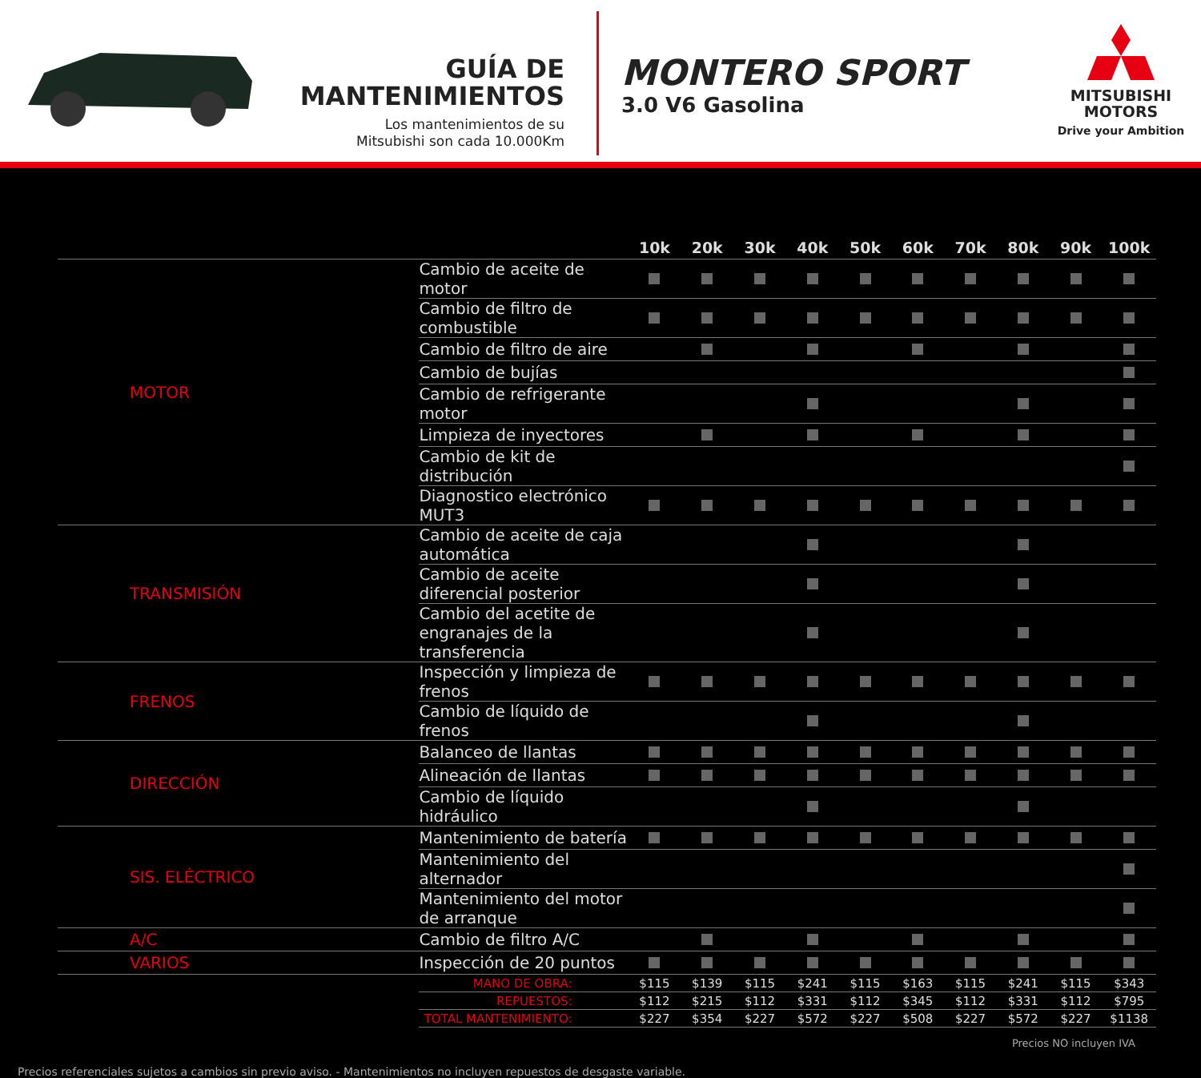GUÍA DE
MANTENIMIENTOS
Los mantenimientos de su
Mitsubishi son cada 10.000Km
MONTERO SPORT
3.0 V6 Gasolina
MITSUBISHI
MOTORS
Drive your Ambition
| | | 10k | 20k | 30k | 40k | 50k | 60k | 70k | 80k | 90k | 100k |
| --- | --- | --- | --- | --- | --- | --- | --- | --- | --- | --- | --- |
| MOTOR | Cambio de aceite de motor | | | | | | | | | | |
| | Cambio de filtro de combustible | | | | | | | | | | |
| | Cambio de filtro de aire | | | | | | | | | | |
| | Cambio de bujías | | | | | | | | | | |
| | Cambio de refrigerante motor | | | | | | | | | | |
| | Limpieza de inyectores | | | | | | | | | | |
| | Cambio de kit de distribución | | | | | | | | | | |
| | Diagnostico electrónico MUT3 | | | | | | | | | | |
| TRANSMISIÓN | Cambio de aceite de caja automática | | | | | | | | | | |
| | Cambio de aceite diferencial posterior | | | | | | | | | | |
| | Cambio del acetite de engranajes de la transferencia | | | | | | | | | | |
| FRENOS | Inspección y limpieza de frenos | | | | | | | | | | |
| | Cambio de líquido de frenos | | | | | | | | | | |
| DIRECCIÓN | Balanceo de llantas | | | | | | | | | | |
| | Alineación de llantas | | | | | | | | | | |
| | Cambio de líquido hidráulico | | | | | | | | | | |
| SIS. ELÉCTRICO | Mantenimiento de batería | | | | | | | | | | |
| | Mantenimiento del alternador | | | | | | | | | | |
| | Mantenimiento del motor de arranque | | | | | | | | | | |
| A/C | Cambio de filtro A/C | | | | | | | | | | |
| VARIOS | Inspección de 20 puntos | | | | | | | | | | |
| | MANO DE OBRA: | $115 | $139 | $115 | $241 | $115 | $163 | $115 | $241 | $115 | $343 |
| | REPUESTOS: | $112 | $215 | $112 | $331 | $112 | $345 | $112 | $331 | $112 | $795 |
| | TOTAL MANTENIMIENTO: | $227 | $354 | $227 | $572 | $227 | $508 | $227 | $572 | $227 | $1138 |
Precios NO incluyen IVA
Precios referenciales sujetos a cambios sin previo aviso. - Mantenimientos no incluyen repuestos de desgaste variable.